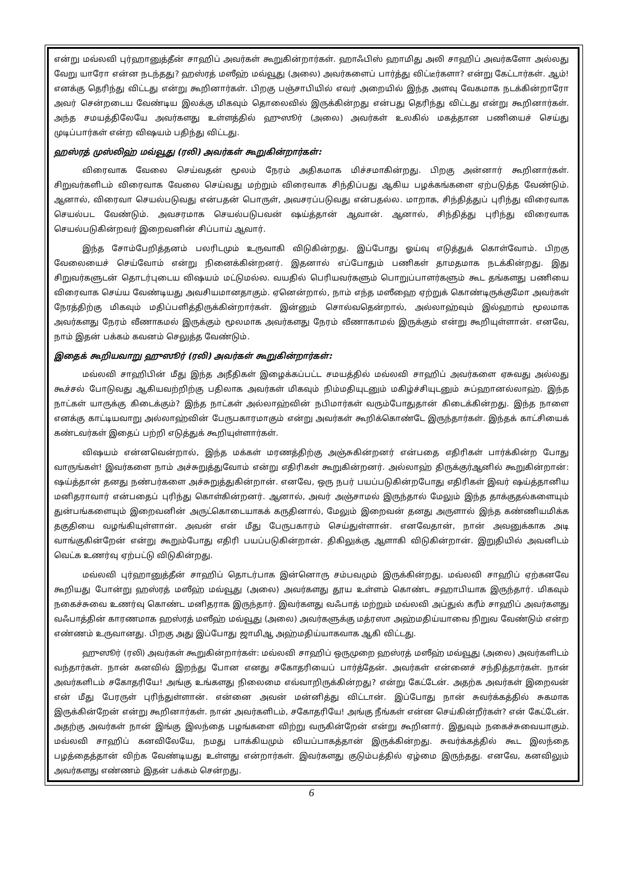என்று மவ்லவி புர்ஹானுத்தீன் சாஹிப் அவர்கள் கூறுகின்றார்கள். ஹாஃபிஸ் ஹாமிது அலி சாஹிப் அவர்களோ அல்லது வேறு யாரோ என்ன நடந்தது? ஹஸ்ரத் மஸீஹ் மவ்வூது (அலை) அவர்களைப் பார்த்து விட்டீர்களா? என்று கேட்டார்கள். ஆம்! எனக்கு தெரிந்து விட்டது என்று கூறினார்கள். பிறகு பஞ்சாபியில் எவர் அறையில் இந்த அளவு வேகமாக நடக்கின்றாரோ அவர் சென்றடைய வேண்டிய இலக்கு மிகவும் தொலைவில் இருக்கின்றது என்பது தெரிந்து விட்டது என்று கூறினார்கள். அந்த சமயத்திலேயே அவர்களது உள்ளத்தில் ஹுஸூர் (அலை) அவர்கள் உலகில் மகத்தான பணியைச் செய்து முடிப்பார்கள் என்ற விஷயம் பதிந்து விட்டது.
ஹஸ்ரத் முஸ்லிஹ் மவ்வூது (ரலி) அவர்கள் கூறுகின்றார்கள்:
விரைவாக வேலை செய்வதன் மூலம் நேரம் அதிகமாக மிச்சமாகின்றது. பிறகு அன்னார் கூறினார்கள். சிறுவர்களிடம் விரைவாக வேலை செய்வது மற்றும் விரைவாக சிந்திப்பது ஆகிய பழக்கங்களை ஏற்படுத்த வேண்டும். ஆனால், விரைவா செயல்படுவது என்பதன் பொருள், அவசரப்படுவது என்பதல்ல. மாறாக, சிந்தித்துப் புரிந்து விரைவாக செயல்பட வேண்டும். அவசரமாக செயல்படுபவன் ஷய்த்தான் ஆவான். ஆனால், சிந்தித்து புரிந்து விரைவாக செயல்படுகின்றவர் இறைவனின் சிப்பாய் ஆவார்.
இந்த சோம்பேறித்தனம் பலரிடமும் உருவாகி விடுகின்றது. இப்போது ஓய்வு எடுத்துக் கொள்வோம். பிறகு வேலையைச் செய்வோம் என்று நினைக்கின்றனர். இதனால் எப்போதும் பணிகள் தாமதமாக நடக்கின்றது. இது சிறுவர்களுடன் தொடர்புடைய விஷயம் மட்டுமல்ல. வயதில் பெரியவர்களும் பொறுப்பாளர்களும் கூட தங்களது பணியை விரைவாக செய்ய வேண்டியது அவசியமானதாகும். ஏனென்றால், நாம் எந்த மஸீஹை ஏற்றுக் கொண்டிருக்குமோ அவர்கள் நேரத்திற்கு மிகவும் மதிப்பளித்திருக்கின்றார்கள். இன்னும் சொல்வதென்றால், அல்லாஹ்வும் இல்ஹாம் மூலமாக அவர்களது நேரம் வீணாகமல் இருக்கும் மூலமாக அவர்களது நேரம் வீணாகாமல் இருக்கும் என்று கூறியுள்ளான். எனவே, நாம் இதன் பக்கம் கவனம் செலுத்த வேண்டும்.
இதைக் கூறியவாறு ஹுஸூர் (ரலி) அவர்கள் கூறுகின்றார்கள்:
மவ்லவி சாஹிபின் மீது இந்த அநீதிகள் இழைக்கப்பட்ட சமயத்தில் மவ்லவி சாஹிப் அவர்களை ஏசுவது அல்லது கூச்சல் போடுவது ஆகியவற்றிற்கு பதிலாக அவர்கள் மிகவும் நிம்மதியுடனும் மகிழ்ச்சியுடனும் சுப்ஹானல்லாஹ். இந்த நாட்கள் யாருக்கு கிடைக்கும்? இந்த நாட்கள் அல்லாஹ்வின் நபிமார்கள் வரும்போதுதான் கிடைக்கின்றது. இந்த நாளை எனக்கு காட்டியவாறு அல்லாஹ்வின் பேருபகாரமாகும் என்று அவர்கள் கூறிக்கொண்டே இருந்தார்கள். இந்தக் காட்சியைக் கண்டவர்கள் இதைப் பற்றி எடுத்துக் கூறியுள்ளார்கள்.
விஷயம் என்னவென்றால், இந்த மக்கள் மரணத்திற்கு அஞ்சுகின்றனர் என்பதை எதிரிகள் பார்க்கின்ற போது வாருங்கள்! இவர்களை நாம் அச்சுறுத்துவோம் என்று எதிரிகள் கூறுகின்றனர். அல்லாஹ் திருக்குர்ஆனில் கூறுகின்றான்: ஷய்த்தான் தனது நண்பர்களை அச்சுறுத்துகின்றான். எனவே, ஒரு நபர் பயப்படுகின்றபோது எதிரிகள் இவர் ஷய்த்தானிய மனிதராவார் என்பதைப் புரிந்து கொள்கின்றனர். ஆனால், அவர் அஞ்சாமல் இருந்தால் மேலும் இந்த தாக்குதல்களையும் துன்பங்களையும் இறைவனின் அருட்கொடையாகக் கருதினால், மேலும் இறைவன் தனது அருளால் இந்த கண்ணியமிக்க தகுதியை வழங்கியுள்ளான். அவன் என் மீது பேருபகாரம் செய்துள்ளான். எனவேதான், நான் அவனுக்காக அடி வாங்குகின்றேன் என்று கூறும்போது எதிரி பயப்படுகின்றான். திகிலுக்கு ஆளாகி விடுகின்றான். இறுதியில் அவனிடம் வெட்க உணர்வு ஏற்பட்டு விடுகின்றது.
மவ்லவி புர்ஹானுத்தீன் சாஹிப் தொடர்பாக இன்னொரு சம்பவமும் இருக்கின்றது. மவ்லவி சாஹிப் ஏற்கனவே கூறியது போன்று ஹஸ்ரத் மஸீஹ் மவ்வூது (அலை) அவர்களது தூய உள்ளம் கொண்ட சஹாபியாக இருந்தார். மிகவும் நகைச்சுவை உணர்வு கொண்ட மனிதராக இருந்தார். இவர்களது வஃபாத் மற்றும் மவ்லவி அப்துல் கரீம் சாஹிப் அவர்களது வஃபாத்தின் காரணமாக ஹஸ்ரத் மஸீஹ் மவ்வூது (அலை) அவர்களுக்கு மத்ரஸா அஹ்மதிய்யாவை நிறுவ வேண்டும் என்ற எண்ணம் உருவானது. பிறகு அது இப்போது ஜாமிஆ அஹ்மதிய்யாகவாக ஆகி விட்டது.
ஹுஸூர் (ரலி) அவர்கள் கூறுகின்றார்கள்: மவ்லவி சாஹிப் ஒருமுறை ஹஸ்ரத் மஸீஹ் மவ்வூது (அலை) அவர்களிடம் வந்தார்கள். நான் கனவில் இறந்து போன எனது சகோதரியைப் பார்த்தேன். அவர்கள் என்னைச் சந்தித்தார்கள். நான் அவர்களிடம் சகோதரியே! அங்கு உங்களது நிலைமை எவ்வாறிருக்கின்றது? என்று கேட்டேன். அதற்க அவர்கள் இறைவன் என் மீது பேரருள் புரிந்துள்ளான். என்னை அவன் மன்னித்து விட்டான். இப்போது நான் சுவர்க்கத்தில் சுகமாக இருக்கின்றேன் என்று கூறினார்கள். நான் அவர்களிடம், சகோதரியே! அங்கு நீங்கள் என்ன செய்கின்றீர்கள்? என் கேட்டேன். அதற்கு அவர்கள் நான் இங்கு இலந்தை பழங்களை விற்று வருகின்றேன் என்று கூறினார். இதுவும் நகைச்சுவையாகும். மவ்லவி சாஹிப் கனவிலேயே, நமது பாக்கியமும் வியப்பாகத்தான் இருக்கின்றது. சுவர்க்கத்தில் கூட இலந்தை பழத்தைத்தான் விற்க வேண்டியது உள்ளது என்றார்கள். இவர்களது குடும்பத்தில் ஏழ்மை இருந்தது. எனவே, கனவிலும் அவர்களது எண்ணம் இதன் பக்கம் சென்றது.
6